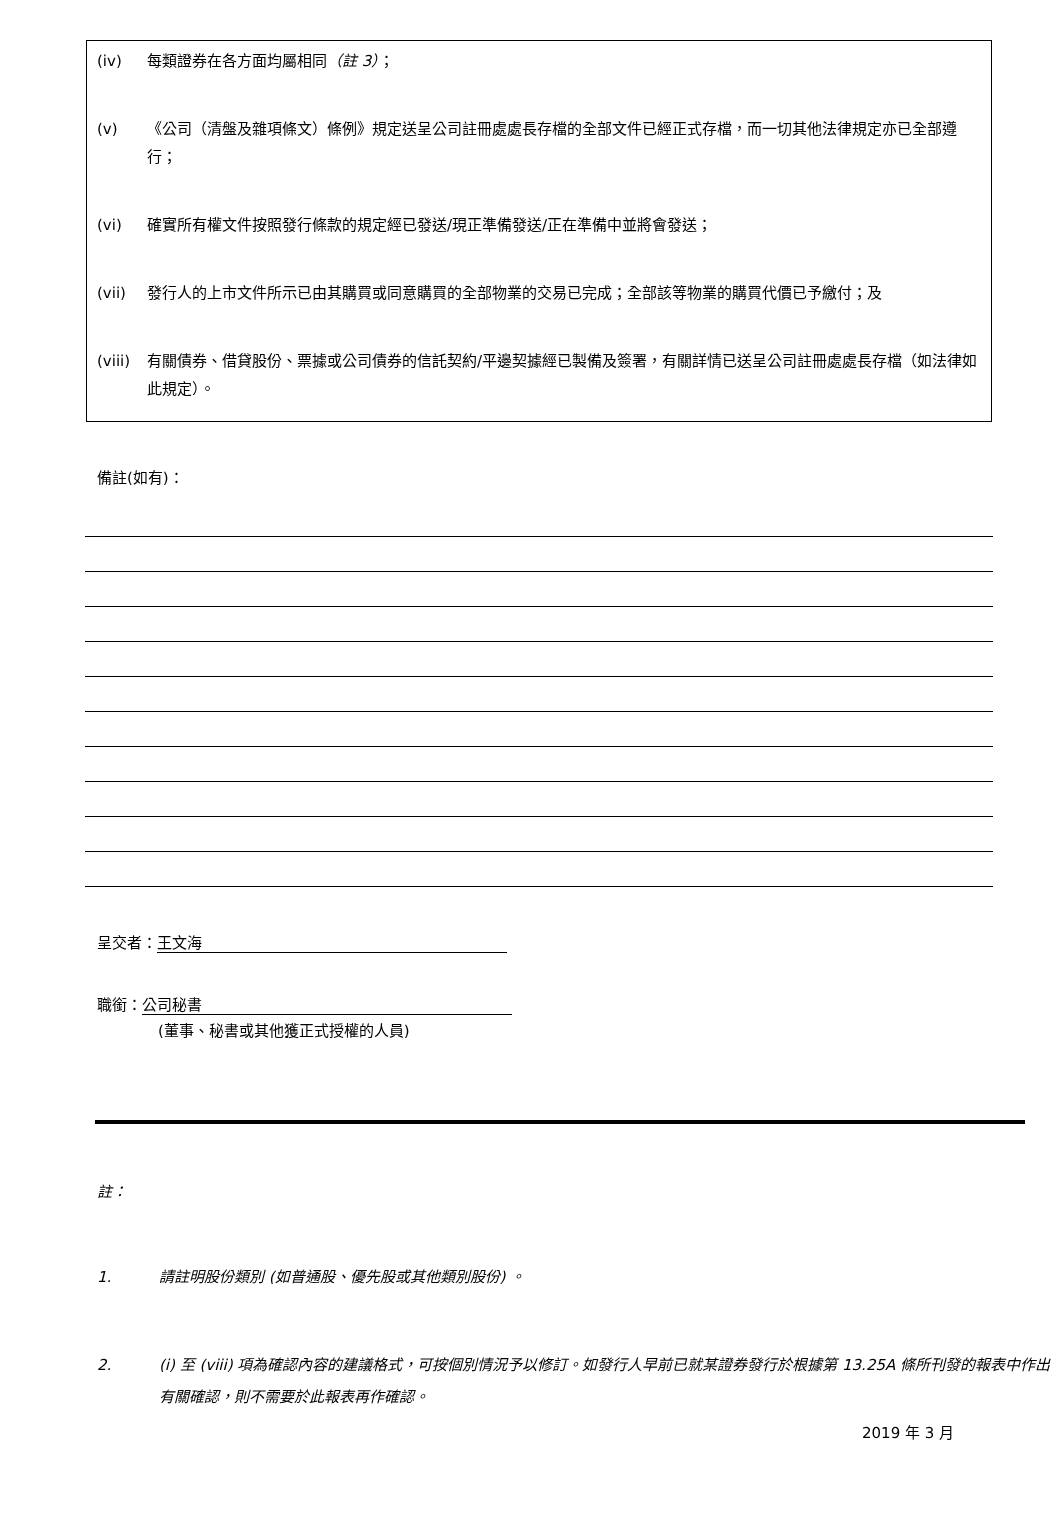(iv) 每類證券在各方面均屬相同（註 3）；
(v) 《公司（清盤及雜項條文）條例》規定送呈公司註冊處處長存檔的全部文件已經正式存檔，而一切其他法律規定亦已全部遵行；
(vi) 確實所有權文件按照發行條款的規定經已發送/現正準備發送/正在準備中並將會發送；
(vii) 發行人的上市文件所示已由其購買或同意購買的全部物業的交易已完成；全部該等物業的購買代價已予繳付；及
(viii) 有關債券、借貸股份、票據或公司債券的信託契約/平邊契據經已製備及簽署，有關詳情已送呈公司註冊處處長存檔（如法律如此規定）。
備註(如有)：
呈交者： 王文海
職銜： 公司秘書
(董事、秘書或其他獲正式授權的人員)
註：
1. 請註明股份類別 (如普通股、優先股或其他類別股份) 。
2. (i) 至 (viii) 項為確認內容的建議格式，可按個別情況予以修訂。如發行人早前已就某證券發行於根據第 13.25A 條所刊發的報表中作出有關確認，則不需要於此報表再作確認。
2019 年 3 月